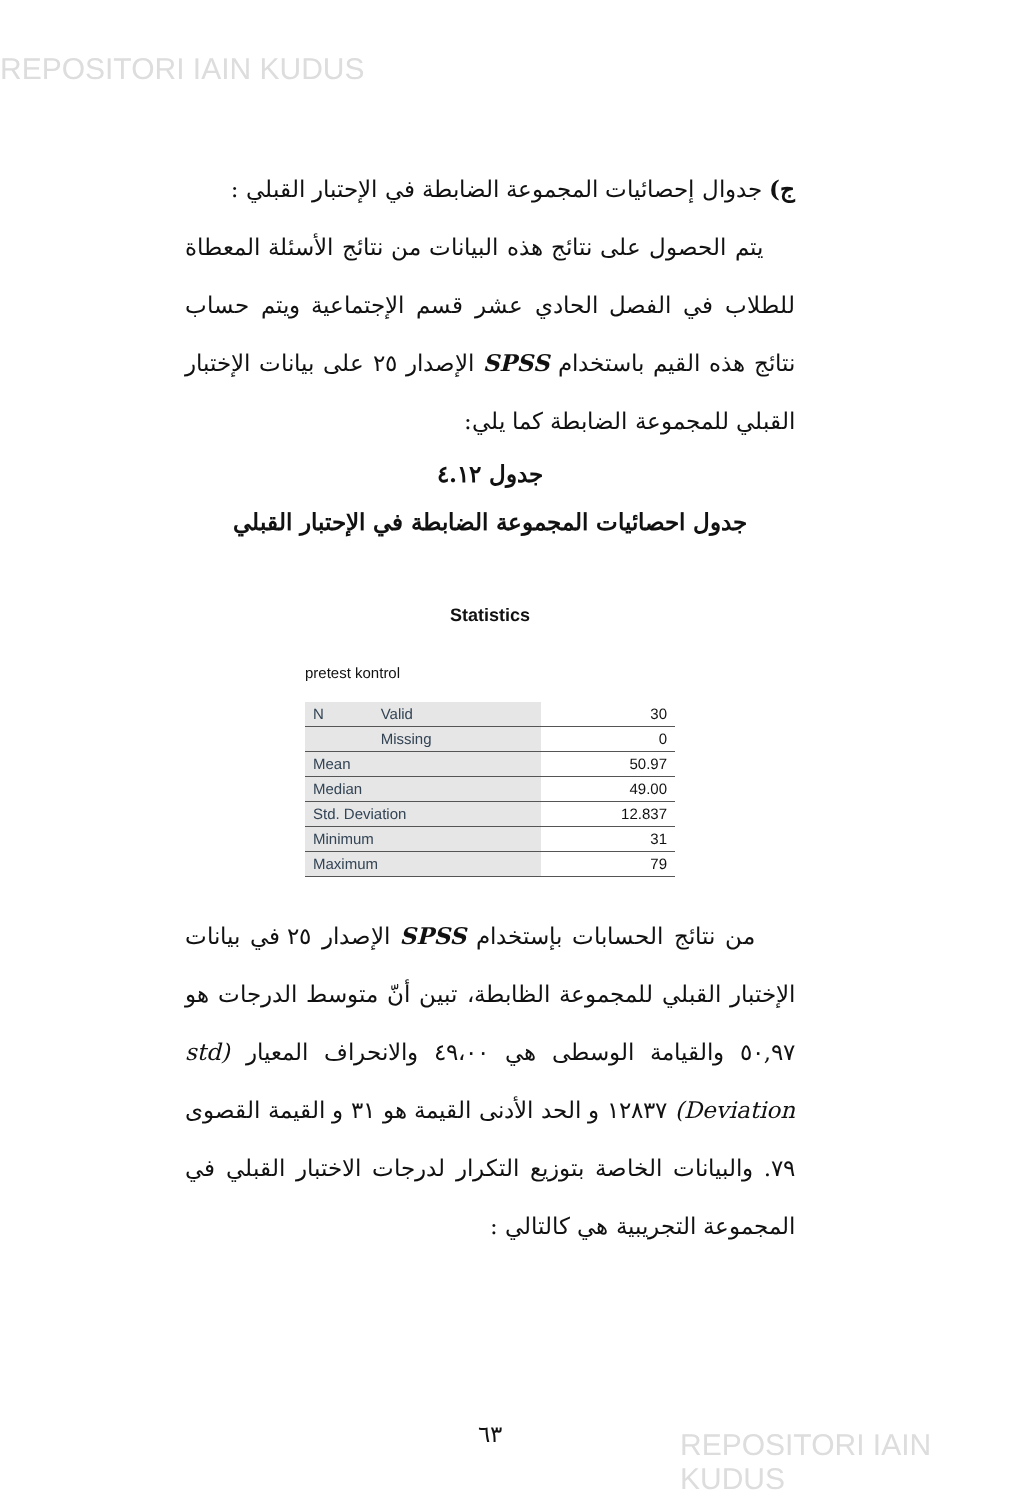REPOSITORI IAIN KUDUS
ج) جدوال إحصائيات المجموعة الضابطة في الإحتبار القبلي :
يتم الحصول على نتائج هذه البيانات من نتائج الأسئلة المعطاة للطلاب في الفصل الحادي عشر قسم الإجتماعية ويتم حساب نتائج هذه القيم باستخدام SPSS الإصدار ٢٥ على بيانات الإختبار القبلي للمجموعة الضابطة كما يلي:
جدول ٤.١٢
جدول احصائيات المجموعة الضابطة في الإحتبار القبلي
Statistics
pretest kontrol
| N | Valid | 30 |
| | Missing | 0 |
| Mean | | 50.97 |
| Median | | 49.00 |
| Std. Deviation | | 12.837 |
| Minimum | | 31 |
| Maximum | | 79 |
من نتائج الحسابات بإستخدام SPSS الإصدار ٢٥ في بيانات الإختبار القبلي للمجموعة الظابطة، تبين أنّ متوسط الدرجات هو ٥٠,٩٧ والقيامة الوسطى هي ٤٩،٠٠ والانحراف المعيار (std Deviation) ١٢٨٣٧ و الحد الأدنى القيمة هو ٣١ و القيمة القصوى ٧٩. والبيانات الخاصة بتوزيع التكرار لدرجات الاختبار القبلي في المجموعة التجريبية هي كالتالي :
٦٣
REPOSITORI IAIN KUDUS